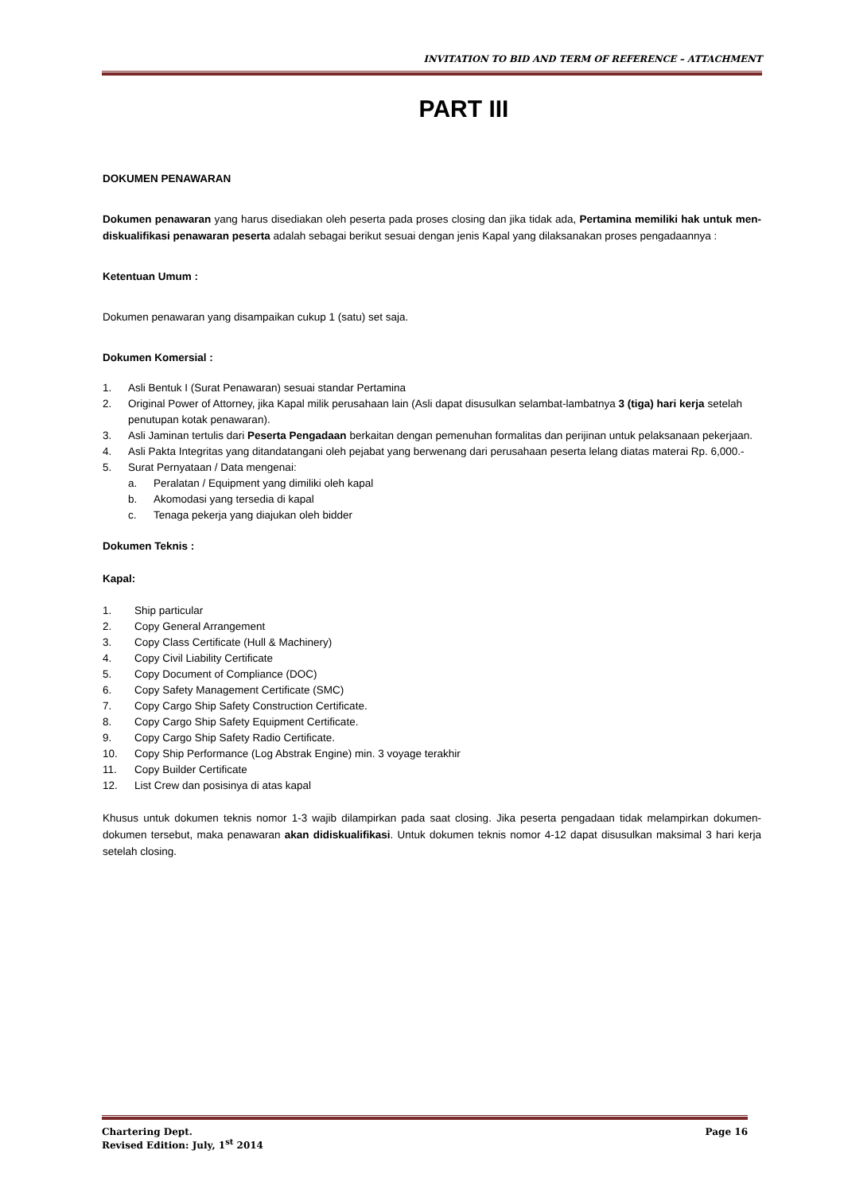INVITATION TO BID AND TERM OF REFERENCE – ATTACHMENT
PART III
DOKUMEN PENAWARAN
Dokumen penawaran yang harus disediakan oleh peserta pada proses closing dan jika tidak ada, Pertamina memiliki hak untuk men-diskualifikasi penawaran peserta adalah sebagai berikut sesuai dengan jenis Kapal yang dilaksanakan proses pengadaannya :
Ketentuan Umum :
Dokumen penawaran yang disampaikan cukup 1 (satu) set saja.
Dokumen Komersial :
1. Asli Bentuk I (Surat Penawaran) sesuai standar Pertamina
2. Original Power of Attorney, jika Kapal milik perusahaan lain (Asli dapat disusulkan selambat-lambatnya 3 (tiga) hari kerja setelah penutupan kotak penawaran).
3. Asli Jaminan tertulis dari Peserta Pengadaan berkaitan dengan pemenuhan formalitas dan perijinan untuk pelaksanaan pekerjaan.
4. Asli Pakta Integritas yang ditandatangani oleh pejabat yang berwenang dari perusahaan peserta lelang diatas materai Rp. 6,000.-
5. Surat Pernyataan / Data mengenai:
a. Peralatan / Equipment yang dimiliki oleh kapal
b. Akomodasi yang tersedia di kapal
c. Tenaga pekerja yang diajukan oleh bidder
Dokumen Teknis :
Kapal:
1. Ship particular
2. Copy General Arrangement
3. Copy Class Certificate (Hull & Machinery)
4. Copy Civil Liability Certificate
5. Copy Document of Compliance (DOC)
6. Copy Safety Management Certificate (SMC)
7. Copy Cargo Ship Safety Construction Certificate.
8. Copy Cargo Ship Safety Equipment Certificate.
9. Copy Cargo Ship Safety Radio Certificate.
10. Copy Ship Performance (Log Abstrak Engine) min. 3 voyage terakhir
11. Copy Builder Certificate
12. List Crew dan posisinya di atas kapal
Khusus untuk dokumen teknis nomor 1-3 wajib dilampirkan pada saat closing. Jika peserta pengadaan tidak melampirkan dokumen-dokumen tersebut, maka penawaran akan didiskualifikasi. Untuk dokumen teknis nomor 4-12 dapat disusulkan maksimal 3 hari kerja setelah closing.
Chartering Dept. Page 16
Revised Edition: July, 1<sup>st</sup> 2014